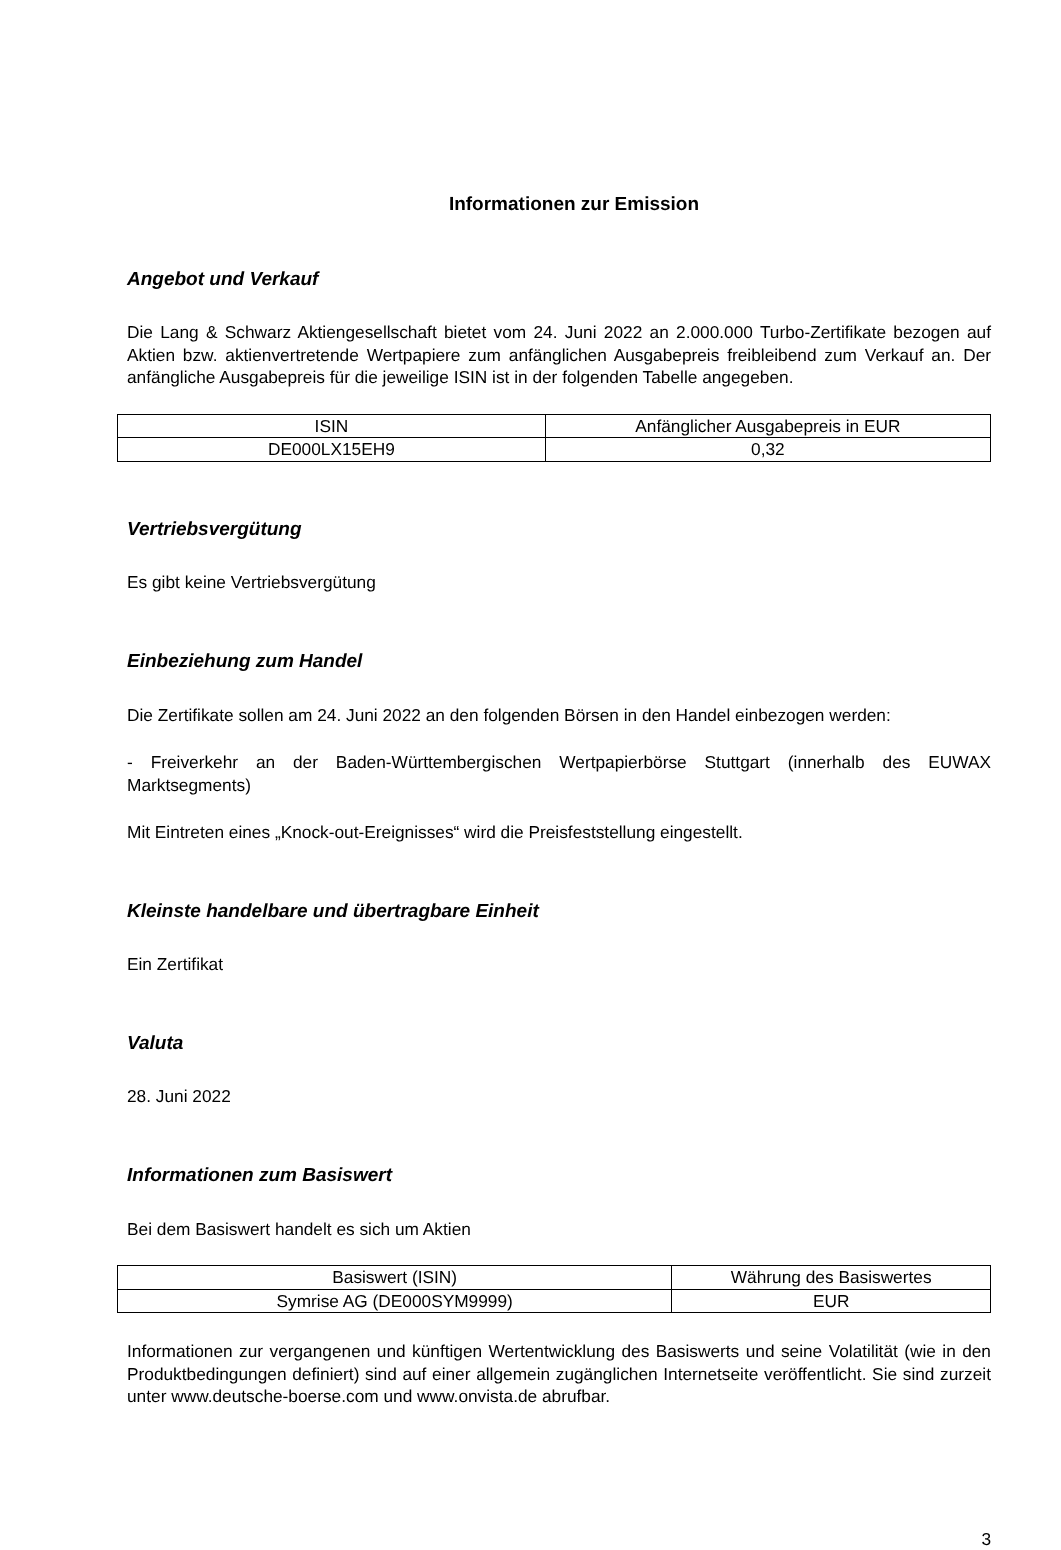Informationen zur Emission
Angebot und Verkauf
Die Lang & Schwarz Aktiengesellschaft bietet vom 24. Juni 2022 an 2.000.000 Turbo-Zertifikate bezogen auf Aktien bzw. aktienvertretende Wertpapiere zum anfänglichen Ausgabepreis freibleibend zum Verkauf an. Der anfängliche Ausgabepreis für die jeweilige ISIN ist in der folgenden Tabelle angegeben.
| ISIN | Anfänglicher Ausgabepreis in EUR |
| --- | --- |
| DE000LX15EH9 | 0,32 |
Vertriebsvergütung
Es gibt keine Vertriebsvergütung
Einbeziehung zum Handel
Die Zertifikate sollen am 24. Juni 2022 an den folgenden Börsen in den Handel einbezogen werden:
- Freiverkehr an der Baden-Württembergischen Wertpapierbörse Stuttgart (innerhalb des EUWAX Marktsegments)
Mit Eintreten eines „Knock-out-Ereignisses“ wird die Preisfeststellung eingestellt.
Kleinste handelbare und übertragbare Einheit
Ein Zertifikat
Valuta
28. Juni 2022
Informationen zum Basiswert
Bei dem Basiswert handelt es sich um Aktien
| Basiswert (ISIN) | Währung des Basiswertes |
| --- | --- |
| Symrise AG (DE000SYM9999) | EUR |
Informationen zur vergangenen und künftigen Wertentwicklung des Basiswerts und seine Volatilität (wie in den Produktbedingungen definiert) sind auf einer allgemein zugänglichen Internetseite veröffentlicht. Sie sind zurzeit unter www.deutsche-boerse.com und www.onvista.de abrufbar.
3